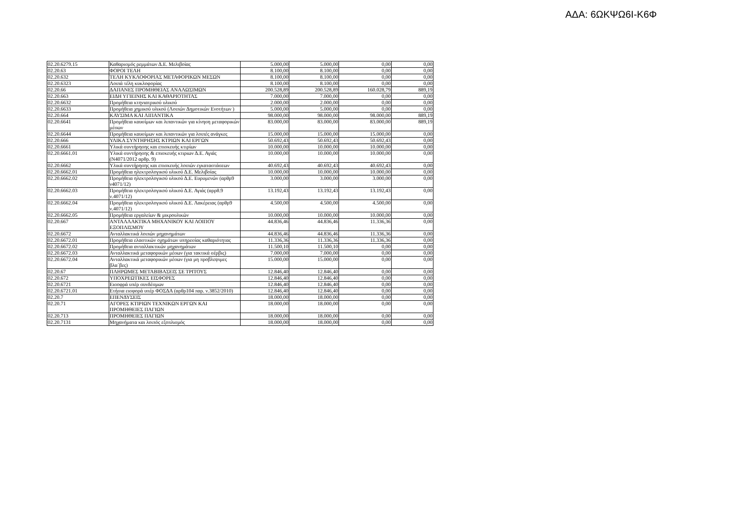ΑΔΑ: 6ΩΚΨΩ6Ι-Κ6Φ
| 02.20.6279.15 | Καθαρισμός ρεμμάτων Δ.Ε. Μελιβοίας | 5.000,00 | 5.000,00 | 0,00 | 0,00 |
| 02.20.63 | ΦΟΡΟΙ ΤΕΛΗ | 8.100,00 | 8.100,00 | 0,00 | 0,00 |
| 02.20.632 | ΤΕΛΗ ΚΥΚΛΟΦΟΡΙΑΣ ΜΕΤΑΦΟΡΙΚΩΝ ΜΕΣΩΝ | 8.100,00 | 8.100,00 | 0,00 | 0,00 |
| 02.20.6323 | Λοιπά τέλη κυκλοφορίας | 8.100,00 | 8.100,00 | 0,00 | 0,00 |
| 02.20.66 | ΔΑΠΑΝΕΣ ΠΡΟΜΗΘΕΙΑΣ ΑΝΑΛΩΣΙΜΩΝ | 200.528,89 | 200.528,89 | 160.028,79 | 889,19 |
| 02.20.663 | ΕΙΔΗ ΥΓΙΕΙΝΗΣ ΚΑΙ ΚΑΘΑΡΙΟΤΗΤΑΣ | 7.000,00 | 7.000,00 | 0,00 | 0,00 |
| 02.20.6632 | Προμήθεια κτηνιατρικού υλικού | 2.000,00 | 2.000,00 | 0,00 | 0,00 |
| 02.20.6633 | Προμήθεια χημικού υλικού (Λοιπών Δημοτικών Ενοτήτων ) | 5.000,00 | 5.000,00 | 0,00 | 0,00 |
| 02.20.664 | ΚΑΥΣΙΜΑ ΚΑΙ ΛΙΠΑΝΤΙΚΑ | 98.000,00 | 98.000,00 | 98.000,00 | 889,19 |
| 02.20.6641 | Προμήθεια καυσίμων και λιπαντικών για κίνηση μεταφορικών μέσων | 83.000,00 | 83.000,00 | 83.000,00 | 889,19 |
| 02.20.6644 | Προμήθεια καυσίμων και λιπαντικών για λοιπές ανάγκες | 15.000,00 | 15.000,00 | 15.000,00 | 0,00 |
| 02.20.666 | ΥΛΙΚΑ ΣΥΝΤΗΡΗΣΗΣ ΚΤΡΙΩΝ ΚΑΙ ΕΡΓΩΝ | 50.692,43 | 50.692,43 | 50.692,43 | 0,00 |
| 02.20.6661 | Υλικά συντήρησης και επισκευής κτιρίων | 10.000,00 | 10.000,00 | 10.000,00 | 0,00 |
| 02.20.6661.01 | Υλικά συντήρησης & επισκευής κτιριων Δ.Ε. Αγιάς (Ν4071/2012 αρθρ. 9) | 10.000,00 | 10.000,00 | 10.000,00 | 0,00 |
| 02.20.6662 | Υλικά συντήρησης και επισκευής λοιπών εγκαταστάσεων | 40.692,43 | 40.692,43 | 40.692,43 | 0,00 |
| 02.20.6662.01 | Προμήθεια ηλεκτρολογικού υλικού Δ.Ε. Μελιβοίας | 10.000,00 | 10.000,00 | 10.000,00 | 0,00 |
| 02.20.6662.02 | Προμήθεια ηλεκτρολογικού υλικού Δ.Ε. Ευρυμενών (αρθρ9 ν4071/12) | 3.000,00 | 3.000,00 | 3.000,00 | 0,00 |
| 02.20.6662.03 | Προμήθεια ηλεκτρολογικού υλικού Δ.Ε. Αγιάς (αρρθ.9 ν.4071/12) | 13.192,43 | 13.192,43 | 13.192,43 | 0,00 |
| 02.20.6662.04 | Προμήθεια ηλεκτρολογικού υλικού Δ.Ε. Λακέρειας (αρθρ9 ν.4071/12) | 4.500,00 | 4.500,00 | 4.500,00 | 0,00 |
| 02.20.6662.05 | Προμήθεια εργαλείων & μικρουλικών | 10.000,00 | 10.000,00 | 10.000,00 | 0,00 |
| 02.20.667 | ΑΝΤΑΛΛΑΚΤΙΚΑ ΜΗΧΑΝΙΚΟΥ ΚΑΙ ΛΟΙΠΟΥ ΕΞΟΠΛΙΣΜΟΥ | 44.836,46 | 44.836,46 | 11.336,36 | 0,00 |
| 02.20.6672 | Ανταλλακτικά λοιπών μηχανημάτων | 44.836,46 | 44.836,46 | 11.336,36 | 0,00 |
| 02.20.6672.01 | Προμήθεια ελαστικών οχημάτων υπηρεσίας καθαριότητας | 11.336,36 | 11.336,36 | 11.336,36 | 0,00 |
| 02.20.6672.02 | Προμήθεια ανταλλακτικών μηχανημάτων | 11.500,10 | 11.500,10 | 0,00 | 0,00 |
| 02.20.6672.03 | Ανταλλακτικά μεταφορικών μέσων (για τακτικά σέρβις) | 7.000,00 | 7.000,00 | 0,00 | 0,00 |
| 02.20.6672.04 | Ανταλλακτικά μεταφορικών μέσων (για μη προβλεψιμες βλα΄βες) | 15.000,00 | 15.000,00 | 0,00 | 0,00 |
| 02.20.67 | ΠΛΗΡΩΜΕΣ ΜΕΤΑΒΙΒΑΣΕΙΣ ΣΕ ΤΡΙΤΟΥΣ | 12.846,40 | 12.846,40 | 0,00 | 0,00 |
| 02.20.672 | ΥΠΟΧΡΕΩΤΙΚΕΣ ΕΙΣΦΟΡΕΣ | 12.846,40 | 12.846,40 | 0,00 | 0,00 |
| 02.20.6721 | Εισοφρά υπέρ συνδέσμων | 12.846,40 | 12.846,40 | 0,00 | 0,00 |
| 02.20.6721.01 | Ετήσια εισφορά υπέρ ΦΟΣΔΑ (αρθρ104 παρ. ν.3852/2010) | 12.846,40 | 12.846,40 | 0,00 | 0,00 |
| 02.20.7 | ΕΠΕΝΔΥΣΕΙΣ | 18.000,00 | 18.000,00 | 0,00 | 0,00 |
| 02.20.71 | ΑΓΟΡΕΣ ΚΤΙΡΙΩΝ ΤΕΧΝΙΚΩΝ ΕΡΓΩΝ ΚΑΙ ΠΡΟΜΗΘΕΙΕΣ ΠΑΓΙΩΝ | 18.000,00 | 18.000,00 | 0,00 | 0,00 |
| 02.20.713 | ΠΡΟΜΗΘΕΙΕΣ ΠΑΓΙΩΝ | 18.000,00 | 18.000,00 | 0,00 | 0,00 |
| 02.20.7131 | Μηχανήματα και λοιπός εξοπλισμός | 18.000,00 | 18.000,00 | 0,00 | 0,00 |